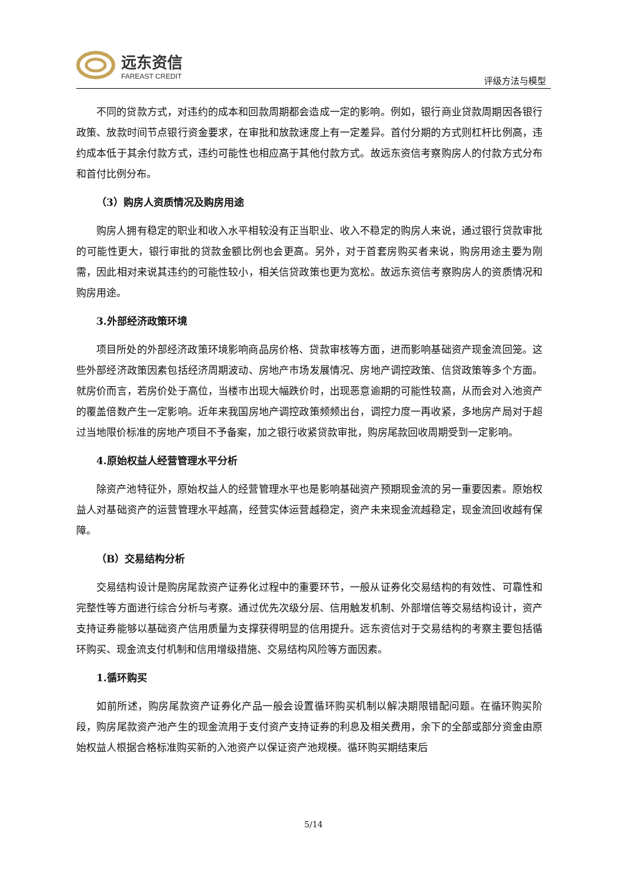远东资信
FAREAST CREDIT
评级方法与模型
不同的贷款方式，对违约的成本和回款周期都会造成一定的影响。例如，银行商业贷款周期因各银行政策、放款时间节点银行资金要求，在审批和放款速度上有一定差异。首付分期的方式则杠杆比例高，违约成本低于其余付款方式，违约可能性也相应高于其他付款方式。故远东资信考察购房人的付款方式分布和首付比例分布。
（3）购房人资质情况及购房用途
购房人拥有稳定的职业和收入水平相较没有正当职业、收入不稳定的购房人来说，通过银行贷款审批的可能性更大，银行审批的贷款金额比例也会更高。另外，对于首套房购买者来说，购房用途主要为刚需，因此相对来说其违约的可能性较小，相关信贷政策也更为宽松。故远东资信考察购房人的资质情况和购房用途。
3.外部经济政策环境
项目所处的外部经济政策环境影响商品房价格、贷款审核等方面，进而影响基础资产现金流回笼。这些外部经济政策因素包括经济周期波动、房地产市场发展情况、房地产调控政策、信贷政策等多个方面。就房价而言，若房价处于高位，当楼市出现大幅跌价时，出现恶意逾期的可能性较高，从而会对入池资产的覆盖倍数产生一定影响。近年来我国房地产调控政策频频出台，调控力度一再收紧，多地房产局对于超过当地限价标准的房地产项目不予备案，加之银行收紧贷款审批，购房尾款回收周期受到一定影响。
4.原始权益人经营管理水平分析
除资产池特征外，原始权益人的经营管理水平也是影响基础资产预期现金流的另一重要因素。原始权益人对基础资产的运营管理水平越高，经营实体运营越稳定，资产未来现金流越稳定，现金流回收越有保障。
（B）交易结构分析
交易结构设计是购房尾款资产证券化过程中的重要环节，一般从证券化交易结构的有效性、可靠性和完整性等方面进行综合分析与考察。通过优先次级分层、信用触发机制、外部增信等交易结构设计，资产支持证券能够以基础资产信用质量为支撑获得明显的信用提升。远东资信对于交易结构的考察主要包括循环购买、现金流支付机制和信用增级措施、交易结构风险等方面因素。
1.循环购买
如前所述，购房尾款资产证券化产品一般会设置循环购买机制以解决期限错配问题。在循环购买阶段，购房尾款资产池产生的现金流用于支付资产支持证券的利息及相关费用，余下的全部或部分资金由原始权益人根据合格标准购买新的入池资产以保证资产池规模。循环购买期结束后
5/14